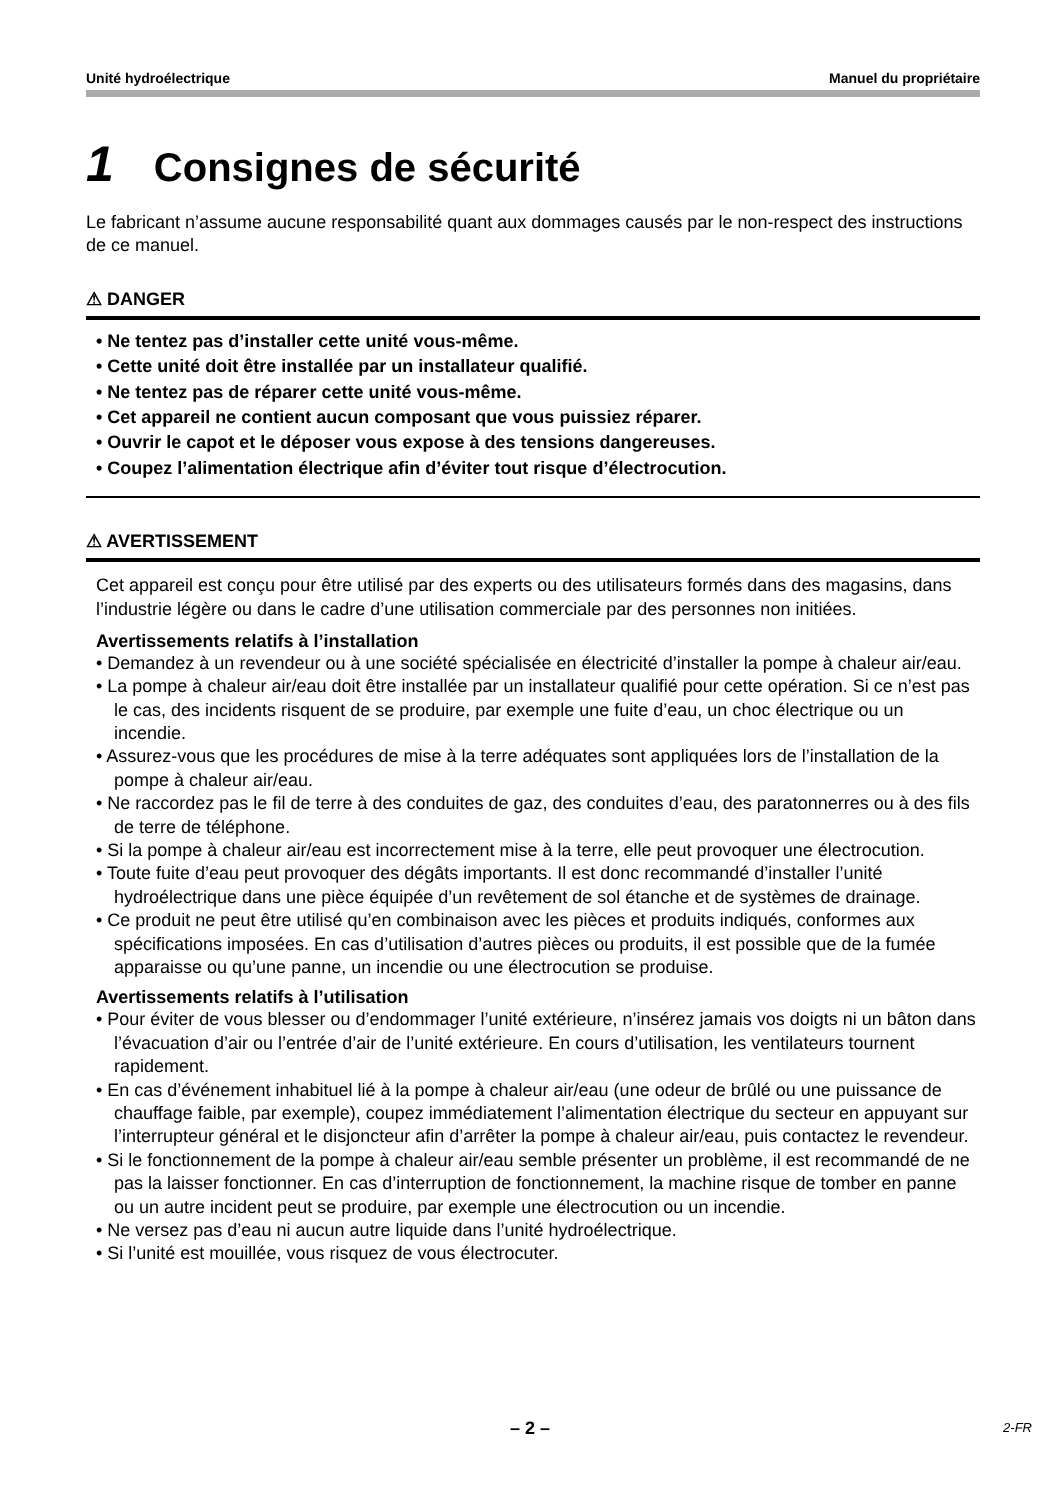Unité hydroélectrique Manuel du propriétaire
1 Consignes de sécurité
Le fabricant n’assume aucune responsabilité quant aux dommages causés par le non-respect des instructions de ce manuel.
⚠ DANGER
• Ne tentez pas d’installer cette unité vous-même.
• Cette unité doit être installée par un installateur qualifié.
• Ne tentez pas de réparer cette unité vous-même.
• Cet appareil ne contient aucun composant que vous puissiez réparer.
• Ouvrir le capot et le déposer vous expose à des tensions dangereuses.
• Coupez l’alimentation électrique afin d’éviter tout risque d’électrocution.
⚠ AVERTISSEMENT
Cet appareil est conçu pour être utilisé par des experts ou des utilisateurs formés dans des magasins, dans l’industrie légère ou dans le cadre d’une utilisation commerciale par des personnes non initiées.
Avertissements relatifs à l’installation
• Demandez à un revendeur ou à une société spécialisée en électricité d’installer la pompe à chaleur air/eau.
• La pompe à chaleur air/eau doit être installée par un installateur qualifié pour cette opération. Si ce n’est pas le cas, des incidents risquent de se produire, par exemple une fuite d’eau, un choc électrique ou un incendie.
• Assurez-vous que les procédures de mise à la terre adéquates sont appliquées lors de l’installation de la pompe à chaleur air/eau.
• Ne raccordez pas le fil de terre à des conduites de gaz, des conduites d’eau, des paratonnerres ou à des fils de terre de téléphone.
• Si la pompe à chaleur air/eau est incorrectement mise à la terre, elle peut provoquer une électrocution.
• Toute fuite d’eau peut provoquer des dégâts importants. Il est donc recommandé d’installer l’unité hydroélectrique dans une pièce équipée d’un revêtement de sol étanche et de systèmes de drainage.
• Ce produit ne peut être utilisé qu’en combinaison avec les pièces et produits indiqués, conformes aux spécifications imposées. En cas d’utilisation d’autres pièces ou produits, il est possible que de la fumée apparaisse ou qu’une panne, un incendie ou une électrocution se produise.
Avertissements relatifs à l’utilisation
• Pour éviter de vous blesser ou d’endommager l’unité extérieure, n’insérez jamais vos doigts ni un bâton dans l’évacuation d’air ou l’entrée d’air de l’unité extérieure. En cours d’utilisation, les ventilateurs tournent rapidement.
• En cas d’événement inhabituel lié à la pompe à chaleur air/eau (une odeur de brûlé ou une puissance de chauffage faible, par exemple), coupez immédiatement l’alimentation électrique du secteur en appuyant sur l’interrupteur général et le disjoncteur afin d’arrêter la pompe à chaleur air/eau, puis contactez le revendeur.
• Si le fonctionnement de la pompe à chaleur air/eau semble présenter un problème, il est recommandé de ne pas la laisser fonctionner. En cas d’interruption de fonctionnement, la machine risque de tomber en panne ou un autre incident peut se produire, par exemple une électrocution ou un incendie.
• Ne versez pas d’eau ni aucun autre liquide dans l’unité hydroélectrique.
• Si l’unité est mouillée, vous risquez de vous électrocuter.
– 2 – 2-FR